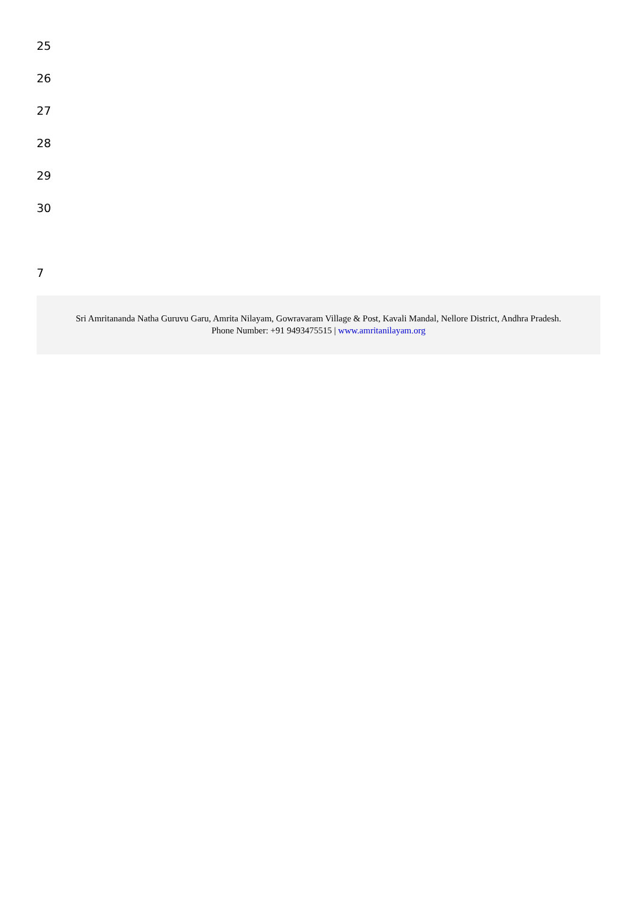25
26
27
28
29
30
7
Sri Amritananda Natha Guruvu Garu, Amrita Nilayam, Gowravaram Village & Post, Kavali Mandal, Nellore District, Andhra Pradesh.
Phone Number: +91 9493475515 | www.amritanilayam.org